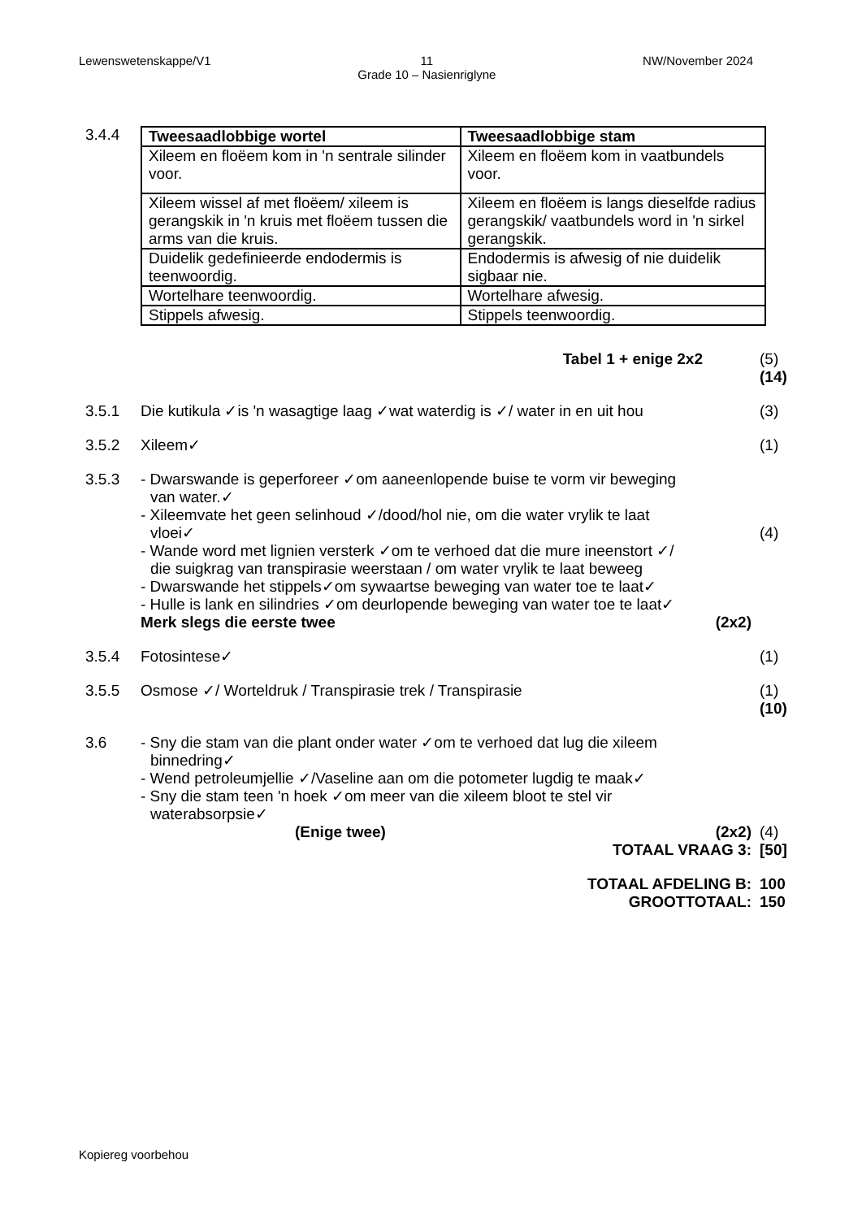Lewenswetenskappe/V1 11
Grade 10 – Nasienriglyne NW/November 2024
3.4.4
| Tweesaadlobbige wortel | Tweesaadlobbige stam |
| --- | --- |
| Xileem en floëem kom in 'n sentrale silinder voor. | Xileem en floëem kom in vaatbundels voor. |
| Xileem wissel af met floëem/ xileem is gerangskik in 'n kruis met floëem tussen die arms van die kruis. | Xileem en floëem is langs dieselfde radius gerangskik/ vaatbundels word in 'n sirkel gerangskik. |
| Duidelik gedefinieerde endodermis is teenwoordig. | Endodermis is afwesig of nie duidelik sigbaar nie. |
| Wortelhare teenwoordig. | Wortelhare afwesig. |
| Stippels afwesig. | Stippels teenwoordig. |
Tabel 1 + enige 2x2 (5)
(14)
3.5.1 Die kutikula ✓is 'n wasagtige laag ✓wat waterdig is ✓/ water in en uit hou
(3)
3.5.2 Xileem✓ (1)
3.5.3 - Dwarswande is geperforeer ✓om aaneenlopende buise te vorm vir beweging
van water.✓
- Xileemvate het geen selinhoud ✓/dood/hol nie, om die water vrylik te laat
vloei✓
- Wande word met lignien versterk ✓om te verhoed dat die mure ineenstort ✓/
die suigkrag van transpirasie weerstaan / om water vrylik te laat beweeg
- Dwarswande het stippels✓om sywaartse beweging van water toe te laat✓
- Hulle is lank en silindries ✓om deurlopende beweging van water toe te laat✓
Merk slegs die eerste twee (2x2)
(4)
3.5.4 Fotosintese✓ (1)
3.5.5 Osmose ✓/ Worteldruk / Transpirasie trek / Transpirasie
(1)
(10)
3.6 - Sny die stam van die plant onder water ✓om te verhoed dat lug die xileem
binnedring✓
- Wend petroleumjellie ✓/Vaseline aan om die potometer lugdig te maak✓
- Sny die stam teen 'n hoek ✓om meer van die xileem bloot te stel vir
waterabsorpsie✓
(Enige twee) (2x2)
TOTAAL VRAAG 3:
(4)
[50]
TOTAAL AFDELING B:
GROOTTOTAAL:
100
150
Kopiereg voorbehou